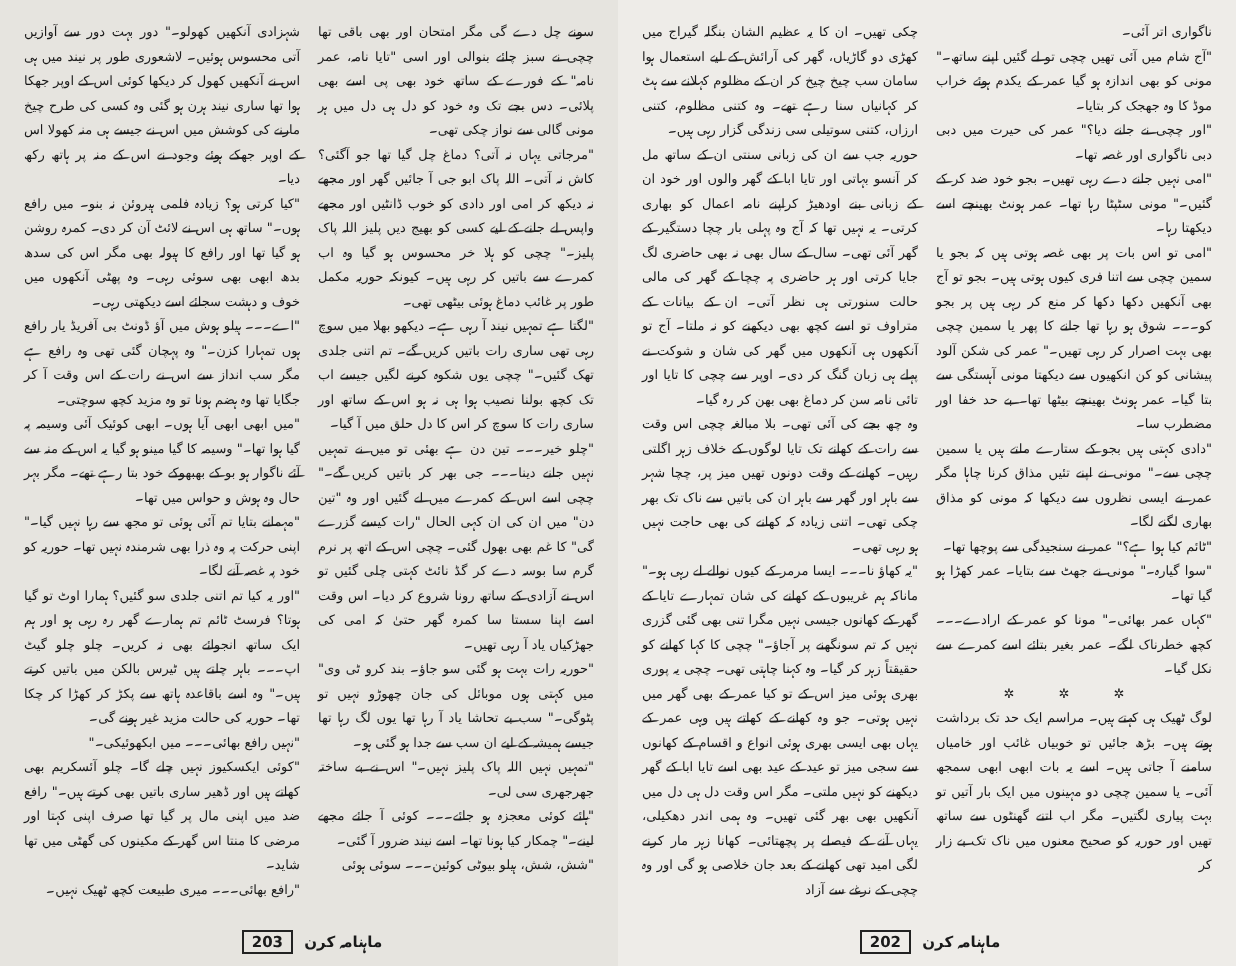ناگواری اتر آئی۔
"آج شام میں آئی تھیں چچی تو لے گئیں اپنے ساتھ۔" مونی کو بھی اندازہ ہو گیا عمر کے یکدم ہوئے خراب موڈ کا وہ جھجک کر بتایا۔
"اور چچی نے جانے دیا؟" عمر کی حیرت میں دبی دبی ناگواری اور غصہ تھا۔
"امی نہیں جانے دے رہی تھیں۔ بجو خود ضد کر کے گئیں۔" مونی سٹپٹا رہا تھا۔ عمر ہونٹ بھینچے اسے دیکھتا رہا۔
"امی تو اس بات پر بھی غصہ ہوتی ہیں کہ بجو یا سمین چچی سے اتنا فری کیوں ہوتی ہیں۔ بجو تو آج بھی آنکھیں دکھا دکھا کر منع کر رہی ہیں پر بجو کو۔۔۔ شوق ہو رہا تھا جانے کا پھر یا سمین چچی بھی بہت اصرار کر رہی تھیں۔" عمر کی شکن آلود پیشانی کو کن انکھیوں سے دیکھتا مونی آہستگی سے بتا گیا۔ عمر ہونٹ بھینچے بیٹھا تھا۔ بے حد خفا اور مضطرب سا۔
"دادی کہتی ہیں بجو کے ستارے ملتے ہیں یا سمین چچی سے۔" مونی نے اپنے تئیں مذاق کرنا چاہا مگر عمر نے ایسی نظروں سے دیکھا کہ مونی کو مذاق بھاری لگنے لگا۔
"ٹائم کیا ہوا ہے؟" عمر نے سنجیدگی سے پوچھا تھا۔
"سوا گیارہ۔" مونی نے جھٹ سے بتایا۔ عمر کھڑا ہو گیا تھا۔
"کہاں عمر بھائی۔" مونا کو عمر کے ارادے۔۔۔ کچھ خطرناک لگے۔ عمر بغیر بتائے اسے کمرے سے نکل گیا۔
✲ ✲ ✲
لوگ ٹھیک ہی کہتے ہیں۔ مراسم ایک حد تک برداشت ہوتے ہیں۔ بڑھ جائیں تو خوبیاں غائب اور خامیاں سامنے آ جاتی ہیں۔ اسے یہ بات ابھی ابھی سمجھ آئی۔ یا سمین چچی دو مہینوں میں ایک بار آتیں تو بہت پیاری لگتیں۔ مگر اب اتنے گھنٹوں سے ساتھ تھیں اور حوریہ کو صحیح معنوں میں ناک تک بے زار کر
چکی تھیں۔ ان کا یہ عظیم الشان بنگلہ گیراج میں کھڑی دو گاڑیاں، گھر کی آرائش کے لیے استعمال ہوا سامان سب چیخ چیخ کر ان کے مظلوم کہلانے سے ہٹ کر کہانیاں سنا رہے تھے۔ وہ کتنی مظلوم، کتنی ارزاں، کتنی سوتیلی سی زندگی گزار رہی ہیں۔
حوریہ جب سے ان کی زبانی سنتی ان کے ساتھ مل کر آنسو بہاتی اور تایا ابا کے گھر والوں اور خود ان کے زبانی بنے اودھیڑ کراپنے نامہ اعمال کو بھاری کرتی۔ یہ نہیں تھا کہ آج وہ پہلی بار چچا دستگیر کے گھر آئی تھی۔ سال کے سال بھی نہ بھی حاضری لگ جایا کرتی اور ہر حاضری پہ چچا کے گھر کی مالی حالت سنورتی ہی نظر آتی۔ ان کے بیانات کے متراوف تو اسے کچھ بھی دیکھنے کو نہ ملتا۔ آج تو آنکھوں ہی آنکھوں میں گھر کی شان و شوکت نے پہلے ہی زبان گنگ کر دی۔ اوپر سے چچی کا تایا اور تائی نامہ سن کر دماغ بھی بھن کر رہ گیا۔
وہ چھ بجے کی آئی تھی۔ بلا مبالغہ چچی اس وقت سے رات کے کھانے تک تایا لوگوں کے خلاف زہر اگلتی رہیں۔ کھانے کے وقت دونوں تھیں میز پر، چچا شہر سے باہر اور گھر سے باہر ان کی باتیں سے ناک تک بھر چکی تھی۔ اتنی زیادہ کہ کھانے کی بھی حاجت نہیں ہو رہی تھی۔
"یہ کھاؤ نا۔۔۔ ایسا مرمر کے کیوں نوالے لے رہی ہو۔" ماناکہ ہم غریبوں کے کھانے کی شان تمہارے تایا کے گھر کے کھانوں جیسی نہیں مگرا تنی بھی گئی گزری نہیں کہ تم سونگھنے پر آجاؤ۔" چچی کا کہا کھانے کو حقیقتاً زہر کر گیا۔ وہ کہنا چاہتی تھی۔ چچی یہ پوری بھری ہوئی میز اس کے تو کیا عمر کے بھی گھر میں نہیں ہوتی۔ جو وہ کھانے کے کھاتے ہیں وہی عمر کے یہاں بھی ایسی بھری ہوئی انواع و اقسام کے کھانوں سے سجی میز تو عید کے عید بھی اسے تایا ابا کے گھر دیکھنے کو نہیں ملتی۔ مگر اس وقت دل ہی دل میں آنکھیں بھی بھر گئی تھیں۔ وہ ہمی اندر دھکیلی، یہاں آنے کے فیصلے پر پچھتائی۔ کھانا زہر مار کرنے لگی امید تھی کھانے کے بعد جان خلاصی ہو گی اور وہ چچی کے نرغے سے آزاد
202 ماہنامہ کرن
سونے چل دے گی مگر امتحان اور بھی باقی تھا چچی نے سبز چائے بنوالی اور اسی "تایا نامہ، عمر نامہ" کے فورے کے ساتھ خود بھی پی اسے بھی پلائی۔ دس بجے تک وہ خود کو دل ہی دل میں ہر مونی گالی سے نواز چکی تھی۔
"مرجاتی یہاں نہ آتی؟ دماغ چل گیا تھا جو آگئی؟ کاش نہ آتی۔ اللہ پاک ابو جی آ جائیں گھر اور مجھے نہ دیکھ کر امی اور دادی کو خوب ڈانٹیں اور مجھے واپس لے جانے کے لیے کسی کو بھیج دیں پلیز اللہ پاک پلیز۔" چچی کو ہلا خر محسوس ہو گیا وہ اب کمرے سے باتیں کر رہی ہیں۔ کیونکہ حوریہ مکمل طور پر غائب دماغ ہوئی بیٹھی تھی۔
"لگتا ہے تمہیں نیند آ رہی ہے۔ دیکھو بھلا میں سوچ رہی تھی ساری رات باتیں کریں گے۔ تم اتنی جلدی تھک گئیں۔" چچی یوں شکوہ کرنے لگیں جیسے اب تک کچھ بولنا نصیب ہوا ہی نہ ہو اس کے ساتھ اور ساری رات کا سوچ کر اس کا دل حلق میں آ گیا۔
"چلو خیر۔۔۔ تین دن ہے بھئی تو میں نے تمہیں نہیں جانے دینا۔۔۔ جی بھر کر باتیں کریں گے۔" چچی اسے اس کے کمرے میں لے گئیں اور وہ "تین دن" میں ان کی ان کہی الحال "رات کیسے گزرے گی" کا غم بھی بھول گئی۔ چچی اس کے اتھ پر نرم گرم سا بوسہ دے کر گڈ نائٹ کہتی چلی گئیں تو اس نے آزادی کے ساتھ رونا شروع کر دیا۔ اس وقت اسے اپنا سستا سا کمرہ گھر حتیٰ کہ امی کی جھڑکیاں یاد آ رہی تھیں۔
"حوریہ رات بہت ہو گئی سو جاؤ۔ بند کرو ٹی وی" میں کہتی ہوں موبائل کی جان چھوڑو نہیں تو پٹوگی۔" سب بے تحاشا یاد آ رہا تھا یوں لگ رہا تھا جیسے ہمیشہ کے لیے ان سب سے جدا ہو گئی ہو۔
"تمہیں نہیں اللہ پاک پلیز نہیں۔" اس نے بے ساختہ جھرجھری سی لی۔
"ہائے کوئی معجزہ ہو جائے۔۔۔ کوئی آ جائے مجھے لینے۔" چمکار کیا ہونا تھا۔ اسے نیند ضرور آ گئی۔
"شش، شش، ہیلو بیوٹی کوئین۔۔۔ سوئی ہوئی
شہزادی آنکھیں کھولو۔" دور بہت دور سے آوازیں آتی محسوس ہوئیں۔ لاشعوری طور پر نیند میں ہی اس نے آنکھیں کھول کر دیکھا کوئی اس کے اوپر جھکا ہوا تھا ساری نیند ہرن ہو گئی وہ کسی کی طرح چیخ مارنے کی کوشش میں اس نے جیسے ہی منہ کھولا اس کے اوپر جھکے ہوئے وجود نے اس کے منہ پر ہاتھ رکھ دیا۔
"کیا کرتی ہو؟ زیادہ فلمی ہیروئن نہ بنو۔ میں رافع ہوں۔" ساتھ ہی اس نے لائٹ آن کر دی۔ کمرہ روشن ہو گیا تھا اور رافع کا ہیولہ بھی مگر اس کی سدھ بدھ ابھی بھی سوئی رہی۔ وہ پھٹی آنکھوں میں خوف و دہشت سجائے اسے دیکھتی رہی۔
"اے۔۔۔ ہیلو ہوش میں آؤ ڈونٹ بی آفریڈ یار رافع ہوں تمہارا کزن۔" وہ پہچان گئی تھی وہ رافع ہے مگر سب انداز سے اس نے رات کے اس وقت آ کر جگایا تھا وہ ہضم ہونا تو وہ مزید کچھ سوچتی۔
"میں ابھی ابھی آیا ہوں۔ ابھی کوئیک آئی وسیمہ پہ گیا ہوا تھا۔" وسیمہ کا گیا مینو ہو گیا یہ اس کے منہ سے آئے ناگوار ہو بو کے بھبھوکے خود بتا رہے تھے۔ مگر بہر حال وہ ہوش و حواس میں تھا۔
"مہمانے بتایا تم آئی ہوئی تو مجھ سے رہا نہیں گیا۔" اپنی حرکت پہ وہ ذرا بھی شرمندہ نہیں تھا۔ حوریہ کو خود پہ غصہ آنے لگا۔
"اور یہ کیا تم اتنی جلدی سو گئیں؟ ہمارا اوٹ تو گیا ہوتا؟ فرسٹ ٹائم تم ہمارے گھر رہ رہی ہو اور ہم ایک ساتھ انجوائے بھی نہ کریں۔ چلو چلو گیٹ اپ۔۔۔ باہر چلتے ہیں ٹیرس بالکن میں باتیں کرتے ہیں۔" وہ اسے باقاعدہ ہاتھ سے پکڑ کر کھڑا کر چکا تھا۔ حوریہ کی حالت مزید غیر ہونے گی۔
"نہیں رافع بھائی۔۔۔ میں ابکھوئیکی۔"
"کوئی ایکسکیوز نہیں چلے گا۔ چلو آئسکریم بھی کھاتے ہیں اور ڈھیر ساری باتیں بھی کرتے ہیں۔" رافع ضد میں اپنی مال پر گیا تھا صرف اپنی کہتا اور مرضی کا منتا اس گھر کے مکینوں کی گھٹی میں تھا شاید۔
"رافع بھائی۔۔۔ میری طبیعت کچھ ٹھیک نہیں۔
203 ماہنامہ کرن